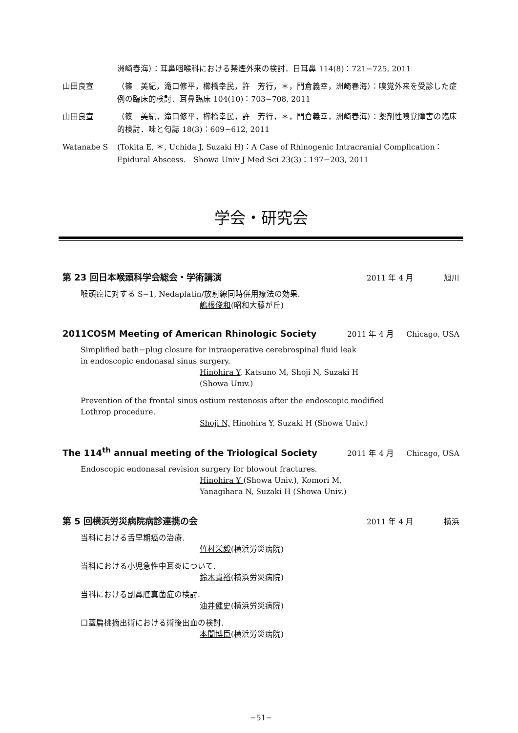洲崎春海）：耳鼻咽喉科における禁煙外来の検討．日耳鼻 114(8)：721−725, 2011
山田良宣 （篠　美紀，滝口修平，櫛橋幸民，許　芳行，＊，門倉義幸，洲崎春海）：嗅覚外来を受診した症例の臨床的検討．耳鼻臨床 104(10)：703−708, 2011
山田良宣 （篠　美紀，滝口修平，櫛橋幸民，許　芳行，＊，門倉義幸，洲崎春海）：薬剤性嗅覚障害の臨床的検討．味と匂誌 18(3)：609−612, 2011
Watanabe S (Tokita E, ＊, Uchida J, Suzaki H)：A Case of Rhinogenic Intracranial Complication：Epidural Abscess.　Showa Univ J Med Sci 23(3)：197−203, 2011
学会・研究会
第 23 回日本喉頭科学会総会・学術講演
2011 年 4 月 旭川
喉頭癌に対する S−1, Nedaplatin/放射線同時併用療法の効果.
嶋根俊和(昭和大藤が丘)
2011COSM Meeting of American Rhinologic Society
2011 年 4 月 Chicago, USA
Simplified bath−plug closure for intraoperative cerebrospinal fluid leak
in endoscopic endonasal sinus surgery.
Hinohira Y, Katsuno M, Shoji N, Suzaki H
(Showa Univ.)
Prevention of the frontal sinus ostium restenosis after the endoscopic modified
Lothrop procedure.
Shoji N, Hinohira Y, Suzaki H (Showa Univ.)
The 114<sup>th</sup> annual meeting of the Triological Society
2011 年 4 月 Chicago, USA
Endoscopic endonasal revision surgery for blowout fractures.
Hinohira Y (Showa Univ.), Komori M,
Yanagihara N, Suzaki H (Showa Univ.)
第 5 回横浜労災病院病診連携の会
2011 年 4 月 横浜
当科における舌早期癌の治療.
竹村栄毅(横浜労災病院)
当科における小児急性中耳炎について.
鈴木貴裕(横浜労災病院)
当科における副鼻腔真菌症の検討.
油井健史(横浜労災病院)
口蓋扁桃摘出術における術後出血の検討.
本間博臣(横浜労災病院)
−51−